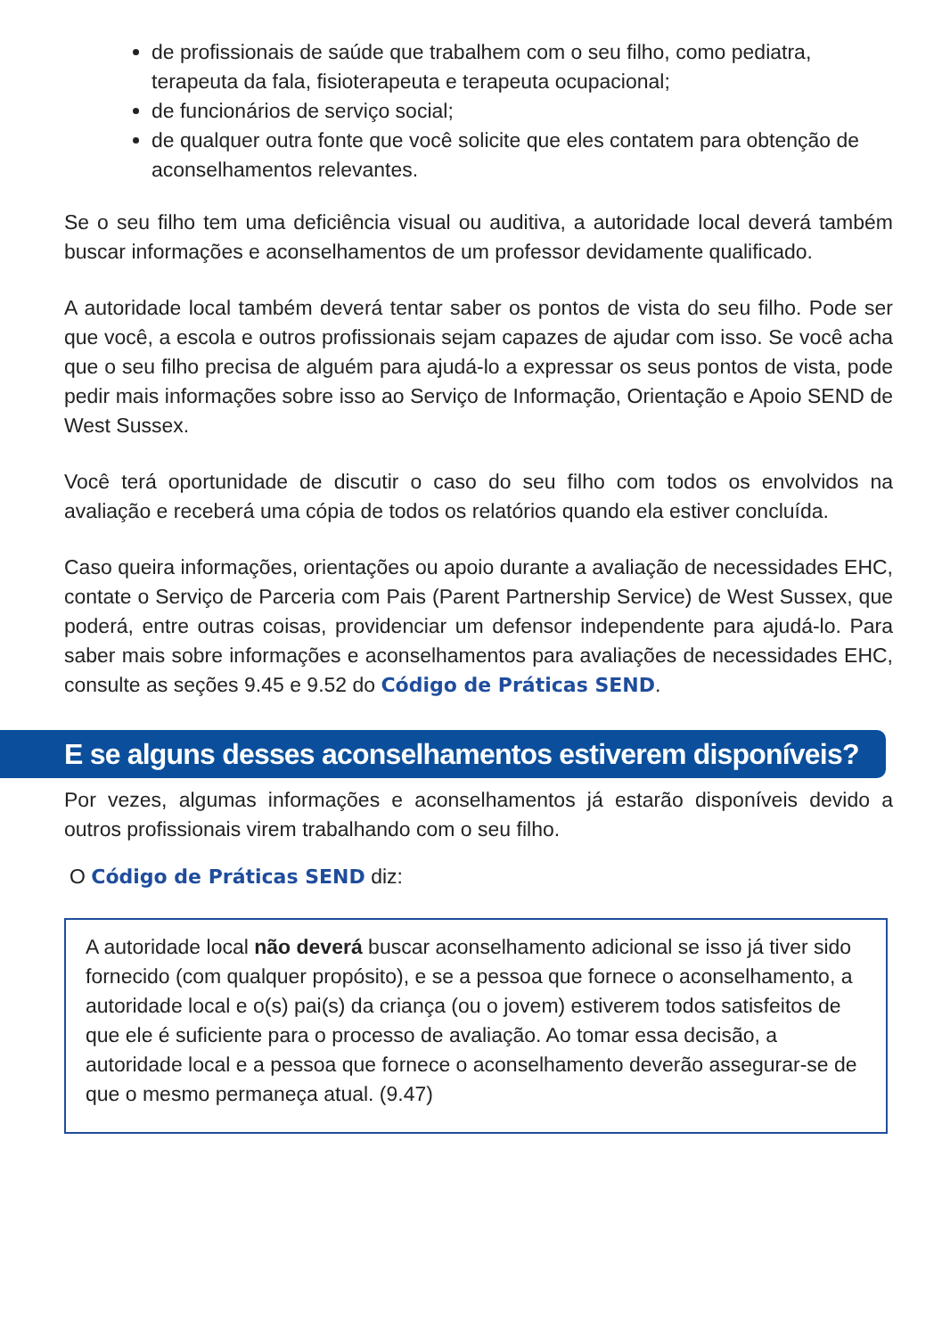de profissionais de saúde que trabalhem com o seu filho, como pediatra, terapeuta da fala, fisioterapeuta e terapeuta ocupacional;
de funcionários de serviço social;
de qualquer outra fonte que você solicite que eles contatem para obtenção de aconselhamentos relevantes.
Se o seu filho tem uma deficiência visual ou auditiva, a autoridade local deverá também buscar informações e aconselhamentos de um professor devidamente qualificado.
A autoridade local também deverá tentar saber os pontos de vista do seu filho. Pode ser que você, a escola e outros profissionais sejam capazes de ajudar com isso. Se você acha que o seu filho precisa de alguém para ajudá-lo a expressar os seus pontos de vista, pode pedir mais informações sobre isso ao Serviço de Informação, Orientação e Apoio SEND de West Sussex.
Você terá oportunidade de discutir o caso do seu filho com todos os envolvidos na avaliação e receberá uma cópia de todos os relatórios quando ela estiver concluída.
Caso queira informações, orientações ou apoio durante a avaliação de necessidades EHC, contate o Serviço de Parceria com Pais (Parent Partnership Service) de West Sussex, que poderá, entre outras coisas, providenciar um defensor independente para ajudá-lo. Para saber mais sobre informações e aconselhamentos para avaliações de necessidades EHC, consulte as seções 9.45 e 9.52 do Código de Práticas SEND.
E se alguns desses aconselhamentos estiverem disponíveis?
Por vezes, algumas informações e aconselhamentos já estarão disponíveis devido a outros profissionais virem trabalhando com o seu filho.
O Código de Práticas SEND diz:
A autoridade local não deverá buscar aconselhamento adicional se isso já tiver sido fornecido (com qualquer propósito), e se a pessoa que fornece o aconselhamento, a autoridade local e o(s) pai(s) da criança (ou o jovem) estiverem todos satisfeitos de que ele é suficiente para o processo de avaliação. Ao tomar essa decisão, a autoridade local e a pessoa que fornece o aconselhamento deverão assegurar-se de que o mesmo permaneça atual. (9.47)